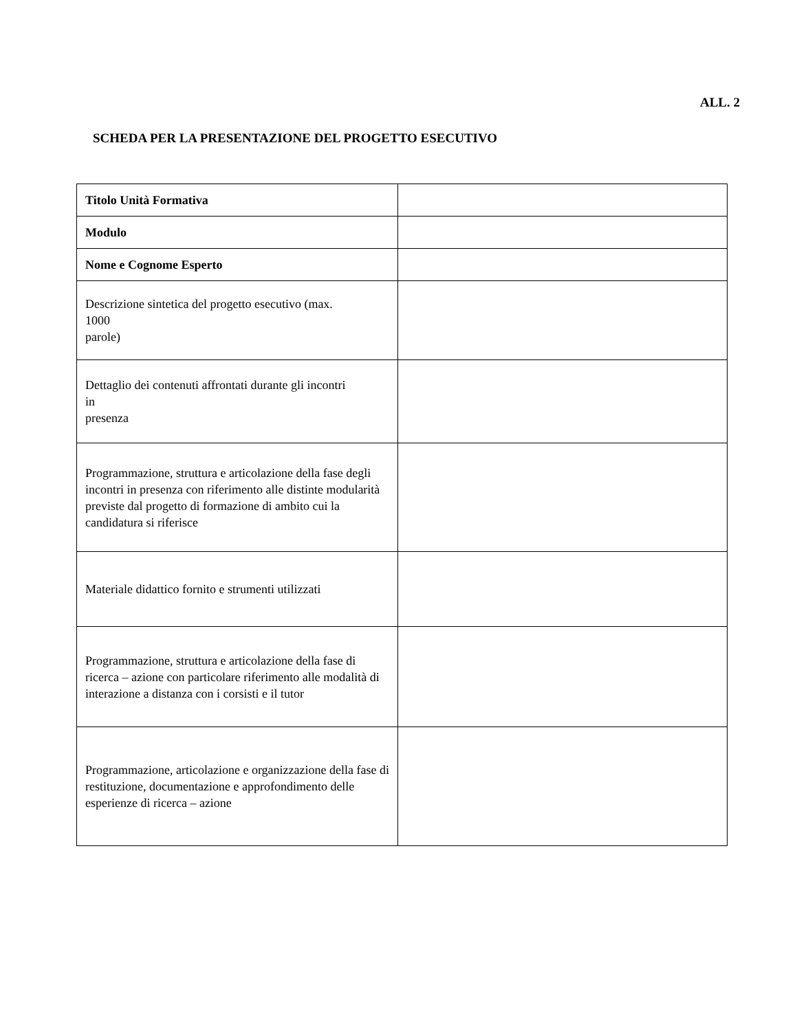ALL. 2
SCHEDA PER LA PRESENTAZIONE DEL PROGETTO ESECUTIVO
| Titolo Unità Formativa | |
| Modulo | |
| Nome e Cognome Esperto | |
| Descrizione sintetica del progetto esecutivo (max. 1000 parole) | |
| Dettaglio dei contenuti affrontati durante gli incontri in presenza | |
| Programmazione, struttura e articolazione della fase degli incontri in presenza con riferimento alle distinte modularità previste dal progetto di formazione di ambito cui la candidatura si riferisce | |
| Materiale didattico fornito e strumenti utilizzati | |
| Programmazione, struttura e articolazione della fase di ricerca – azione con particolare riferimento alle modalità di interazione a distanza con i corsisti e il tutor | |
| Programmazione, articolazione e organizzazione della fase di restituzione, documentazione e approfondimento delle esperienze di ricerca – azione | |